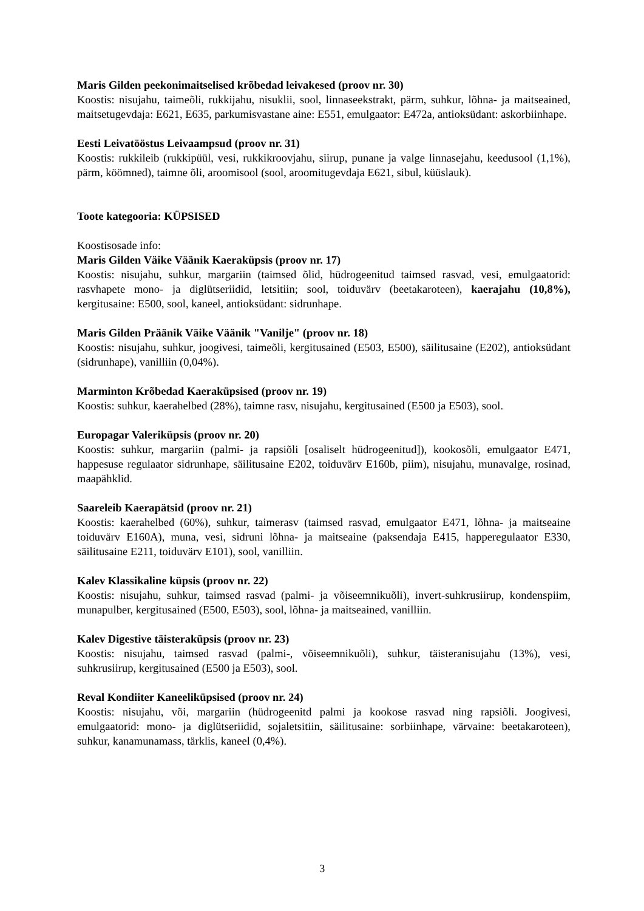Maris Gilden peekonimaitselised krõbedad leivakesed (proov nr. 30)
Koostis: nisujahu, taimeõli, rukkijahu, nisuklii, sool, linnaseekstrakt, pärm, suhkur, lõhna- ja maitseained, maitsetugevdaja: E621, E635, parkumisvastane aine: E551, emulgaator: E472a, antioksüdant: askorbiinhape.
Eesti Leivatööstus Leivaampsud (proov nr. 31)
Koostis: rukkileib (rukkipüül, vesi, rukkikroovjahu, siirup, punane ja valge linnasejahu, keedusool (1,1%), pärm, köömned), taimne õli, aroomisool (sool, aroomitugevdaja E621, sibul, küüslauk).
Toote kategooria: KÜPSISED
Koostisosade info:
Maris Gilden Väike Väänik Kaeraküpsis (proov nr. 17)
Koostis: nisujahu, suhkur, margariin (taimsed õlid, hüdrogeenitud taimsed rasvad, vesi, emulgaatorid: rasvhapete mono- ja diglütseriidid, letsitiin; sool, toiduvärv (beetakaroteen), kaerajahu (10,8%), kergitusaine: E500, sool, kaneel, antioksüdant: sidrunhape.
Maris Gilden Präänik Väike Väänik "Vanilje" (proov nr. 18)
Koostis: nisujahu, suhkur, joogivesi, taimeõli, kergitusained (E503, E500), säilitusaine (E202), antioksüdant (sidrunhape), vanilliin (0,04%).
Marminton Krõbedad Kaeraküpsised (proov nr. 19)
Koostis: suhkur, kaerahelbed (28%), taimne rasv, nisujahu, kergitusained (E500 ja E503), sool.
Europagar Valeriküpsis (proov nr. 20)
Koostis: suhkur, margariin (palmi- ja rapsiõli [osaliselt hüdrogeenitud]), kookosõli, emulgaator E471, happesuse regulaator sidrunhape, säilitusaine E202, toiduvärv E160b, piim), nisujahu, munavalge, rosinad, maapähklid.
Saareleib Kaerapätsid (proov nr. 21)
Koostis: kaerahelbed (60%), suhkur, taimerasv (taimsed rasvad, emulgaator E471, lõhna- ja maitseaine toiduvärv E160A), muna, vesi, sidruni lõhna- ja maitseaine (paksendaja E415, happeregulaator E330, säilitusaine E211, toiduvärv E101), sool, vanilliin.
Kalev Klassikaline küpsis (proov nr. 22)
Koostis: nisujahu, suhkur, taimsed rasvad (palmi- ja võiseemnikuõli), invert-suhkrusiirup, kondenspiim, munapulber, kergitusained (E500, E503), sool, lõhna- ja maitseained, vanilliin.
Kalev Digestive täisteraküpsis (proov nr. 23)
Koostis: nisujahu, taimsed rasvad (palmi-, võiseemnikuõli), suhkur, täisteranisujahu (13%), vesi, suhkrusiirup, kergitusained (E500 ja E503), sool.
Reval Kondiiter Kaneeliküpsised (proov nr. 24)
Koostis: nisujahu, või, margariin (hüdrogeenitd palmi ja kookose rasvad ning rapsiõli. Joogivesi, emulgaatorid: mono- ja diglütseriidid, sojaletsitiin, säilitusaine: sorbiinhape, värvaine: beetakaroteen), suhkur, kanamunamass, tärklis, kaneel (0,4%).
3